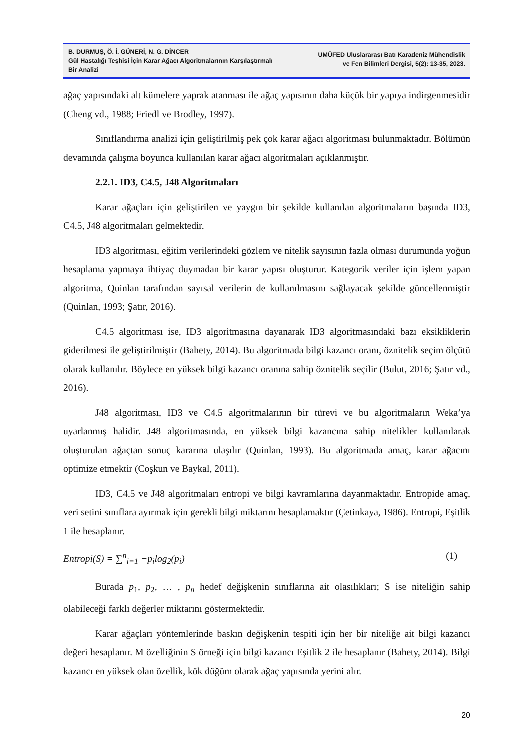B. DURMUŞ, Ö. İ. GÜNERİ, N. G. DİNCER
Gül Hastalığı Teşhisi İçin Karar Ağacı Algoritmalarının Karşılaştırmalı Bir Analizi
UMÜFED Uluslararası Batı Karadeniz Mühendislik
ve Fen Bilimleri Dergisi, 5(2): 13-35, 2023.
ağaç yapısındaki alt kümelere yaprak atanması ile ağaç yapısının daha küçük bir yapıya indirgenmesidir (Cheng vd., 1988; Friedl ve Brodley, 1997).
Sınıflandırma analizi için geliştirilmiş pek çok karar ağacı algoritması bulunmaktadır. Bölümün devamında çalışma boyunca kullanılan karar ağacı algoritmaları açıklanmıştır.
2.2.1. ID3, C4.5, J48 Algoritmaları
Karar ağaçları için geliştirilen ve yaygın bir şekilde kullanılan algoritmaların başında ID3, C4.5, J48 algoritmaları gelmektedir.
ID3 algoritması, eğitim verilerindeki gözlem ve nitelik sayısının fazla olması durumunda yoğun hesaplama yapmaya ihtiyaç duymadan bir karar yapısı oluşturur. Kategorik veriler için işlem yapan algoritma, Quinlan tarafından sayısal verilerin de kullanılmasını sağlayacak şekilde güncellenmiştir (Quinlan, 1993; Şatır, 2016).
C4.5 algoritması ise, ID3 algoritmasına dayanarak ID3 algoritmasındaki bazı eksikliklerin giderilmesi ile geliştirilmiştir (Bahety, 2014). Bu algoritmada bilgi kazancı oranı, öznitelik seçim ölçütü olarak kullanılır. Böylece en yüksek bilgi kazancı oranına sahip öznitelik seçilir (Bulut, 2016; Şatır vd., 2016).
J48 algoritması, ID3 ve C4.5 algoritmalarının bir türevi ve bu algoritmaların Weka’ya uyarlanmış halidir. J48 algoritmasında, en yüksek bilgi kazancına sahip nitelikler kullanılarak oluşturulan ağaçtan sonuç kararına ulaşılır (Quinlan, 1993). Bu algoritmada amaç, karar ağacını optimize etmektir (Coşkun ve Baykal, 2011).
ID3, C4.5 ve J48 algoritmaları entropi ve bilgi kavramlarına dayanmaktadır. Entropide amaç, veri setini sınıflara ayırmak için gerekli bilgi miktarını hesaplamaktır (Çetinkaya, 1986). Entropi, Eşitlik 1 ile hesaplanır.
Entropi(S) = ∑<sup>n</sup><sub>i=1</sub> −p<sub>i</sub>log<sub>2</sub>(p<sub>i</sub>) (1)
Burada p<sub>1</sub>, p<sub>2</sub>, … , p<sub>n</sub> hedef değişkenin sınıflarına ait olasılıkları; S ise niteliğin sahip olabileceği farklı değerler miktarını göstermektedir.
Karar ağaçları yöntemlerinde baskın değişkenin tespiti için her bir niteliğe ait bilgi kazancı değeri hesaplanır. M özelliğinin S örneği için bilgi kazancı Eşitlik 2 ile hesaplanır (Bahety, 2014). Bilgi kazancı en yüksek olan özellik, kök düğüm olarak ağaç yapısında yerini alır.
20